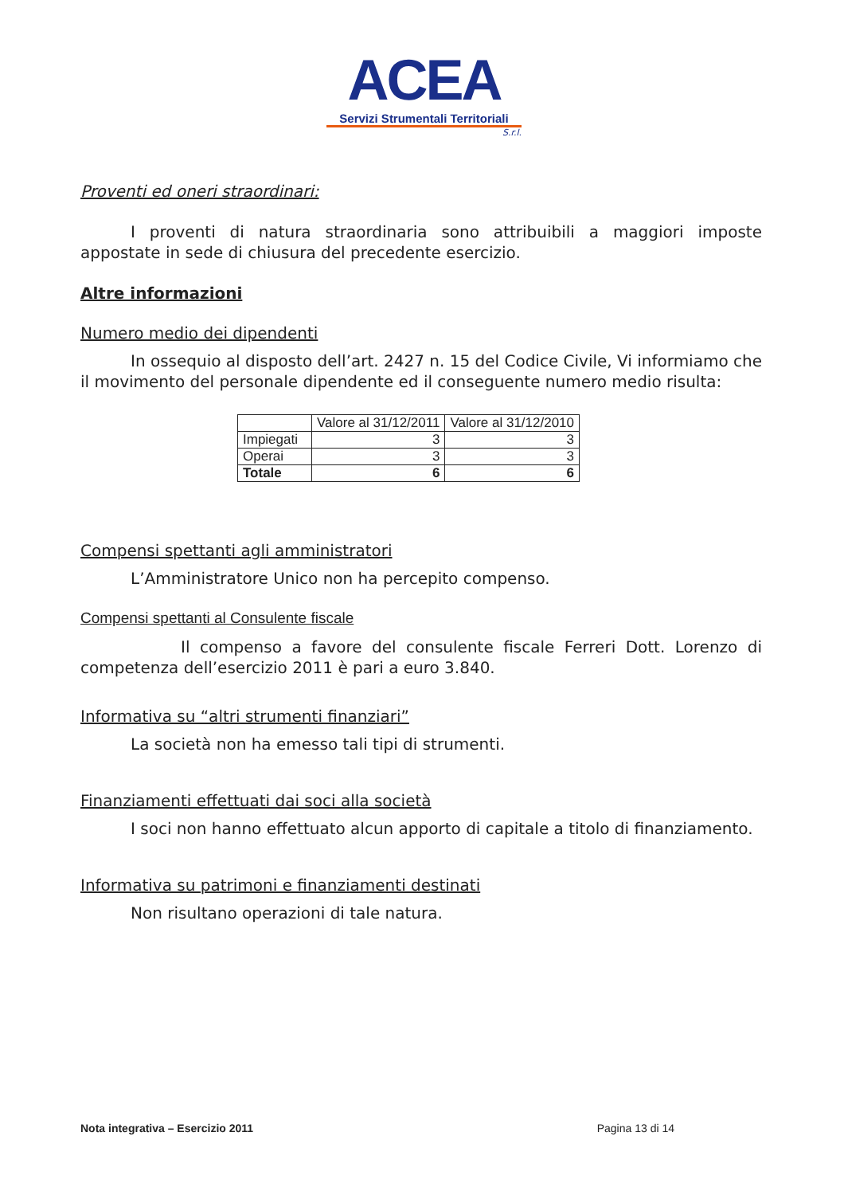ACEA
Servizi Strumentali Territoriali
S.r.l.
Proventi ed oneri straordinari:
I proventi di natura straordinaria sono attribuibili a maggiori imposte appostate in sede di chiusura del precedente esercizio.
Altre informazioni
Numero medio dei dipendenti
In ossequio al disposto dell’art. 2427 n. 15 del Codice Civile, Vi informiamo che il movimento del personale dipendente ed il conseguente numero medio risulta:
| | Valore al 31/12/2011 | Valore al 31/12/2010 |
| Impiegati | 3 | 3 |
| Operai | 3 | 3 |
| Totale | 6 | 6 |
Compensi spettanti agli amministratori
L’Amministratore Unico non ha percepito compenso.
Compensi spettanti al Consulente fiscale
Il compenso a favore del consulente fiscale Ferreri Dott. Lorenzo di competenza dell’esercizio 2011 è pari a euro 3.840.
Informativa su “altri strumenti finanziari”
La società non ha emesso tali tipi di strumenti.
Finanziamenti effettuati dai soci alla società
I soci non hanno effettuato alcun apporto di capitale a titolo di finanziamento.
Informativa su patrimoni e finanziamenti destinati
Non risultano operazioni di tale natura.
Nota integrativa – Esercizio 2011 Pagina 13 di 14